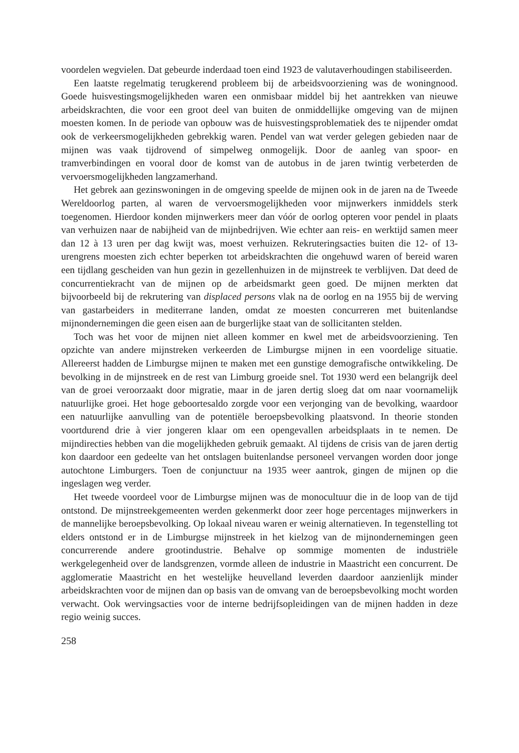voordelen wegvielen. Dat gebeurde inderdaad toen eind 1923 de valutaverhoudingen stabiliseerden.
Een laatste regelmatig terugkerend probleem bij de arbeidsvoorziening was de woningnood. Goede huisvestingsmogelijkheden waren een onmisbaar middel bij het aantrekken van nieuwe arbeidskrachten, die voor een groot deel van buiten de onmiddellijke omgeving van de mijnen moesten komen. In de periode van opbouw was de huisvestingsproblematiek des te nijpender omdat ook de verkeersmogelijkheden gebrekkig waren. Pendel van wat verder gelegen gebieden naar de mijnen was vaak tijdrovend of simpelweg onmogelijk. Door de aanleg van spoor- en tramverbindingen en vooral door de komst van de autobus in de jaren twintig verbeterden de vervoersmogelijkheden langzamerhand.
Het gebrek aan gezinswoningen in de omgeving speelde de mijnen ook in de jaren na de Tweede Wereldoorlog parten, al waren de vervoersmogelijkheden voor mijnwerkers inmiddels sterk toegenomen. Hierdoor konden mijnwerkers meer dan vóór de oorlog opteren voor pendel in plaats van verhuizen naar de nabijheid van de mijnbedrijven. Wie echter aan reis- en werktijd samen meer dan 12 à 13 uren per dag kwijt was, moest verhuizen. Rekruteringsacties buiten die 12- of 13-urengrens moesten zich echter beperken tot arbeidskrachten die ongehuwd waren of bereid waren een tijdlang gescheiden van hun gezin in gezellenhuizen in de mijnstreek te verblijven. Dat deed de concurrentiekracht van de mijnen op de arbeidsmarkt geen goed. De mijnen merkten dat bijvoorbeeld bij de rekrutering van displaced persons vlak na de oorlog en na 1955 bij de werving van gastarbeiders in mediterrane landen, omdat ze moesten concurreren met buitenlandse mijnondernemingen die geen eisen aan de burgerlijke staat van de sollicitanten stelden.
Toch was het voor de mijnen niet alleen kommer en kwel met de arbeidsvoorziening. Ten opzichte van andere mijnstreken verkeerden de Limburgse mijnen in een voordelige situatie. Allereerst hadden de Limburgse mijnen te maken met een gunstige demografische ontwikkeling. De bevolking in de mijnstreek en de rest van Limburg groeide snel. Tot 1930 werd een belangrijk deel van de groei veroorzaakt door migratie, maar in de jaren dertig sloeg dat om naar voornamelijk natuurlijke groei. Het hoge geboortesaldo zorgde voor een verjonging van de bevolking, waardoor een natuurlijke aanvulling van de potentiële beroepsbevolking plaatsvond. In theorie stonden voortdurend drie à vier jongeren klaar om een opengevallen arbeidsplaats in te nemen. De mijndirecties hebben van die mogelijkheden gebruik gemaakt. Al tijdens de crisis van de jaren dertig kon daardoor een gedeelte van het ontslagen buitenlandse personeel vervangen worden door jonge autochtone Limburgers. Toen de conjunctuur na 1935 weer aantrok, gingen de mijnen op die ingeslagen weg verder.
Het tweede voordeel voor de Limburgse mijnen was de monocultuur die in de loop van de tijd ontstond. De mijnstreekgemeenten werden gekenmerkt door zeer hoge percentages mijnwerkers in de mannelijke beroepsbevolking. Op lokaal niveau waren er weinig alternatieven. In tegenstelling tot elders ontstond er in de Limburgse mijnstreek in het kielzog van de mijnondernemingen geen concurrerende andere grootindustrie. Behalve op sommige momenten de industriële werkgelegenheid over de landsgrenzen, vormde alleen de industrie in Maastricht een concurrent. De agglomeratie Maastricht en het westelijke heuvelland leverden daardoor aanzienlijk minder arbeidskrachten voor de mijnen dan op basis van de omvang van de beroepsbevolking mocht worden verwacht. Ook wervingsacties voor de interne bedrijfsopleidingen van de mijnen hadden in deze regio weinig succes.
258